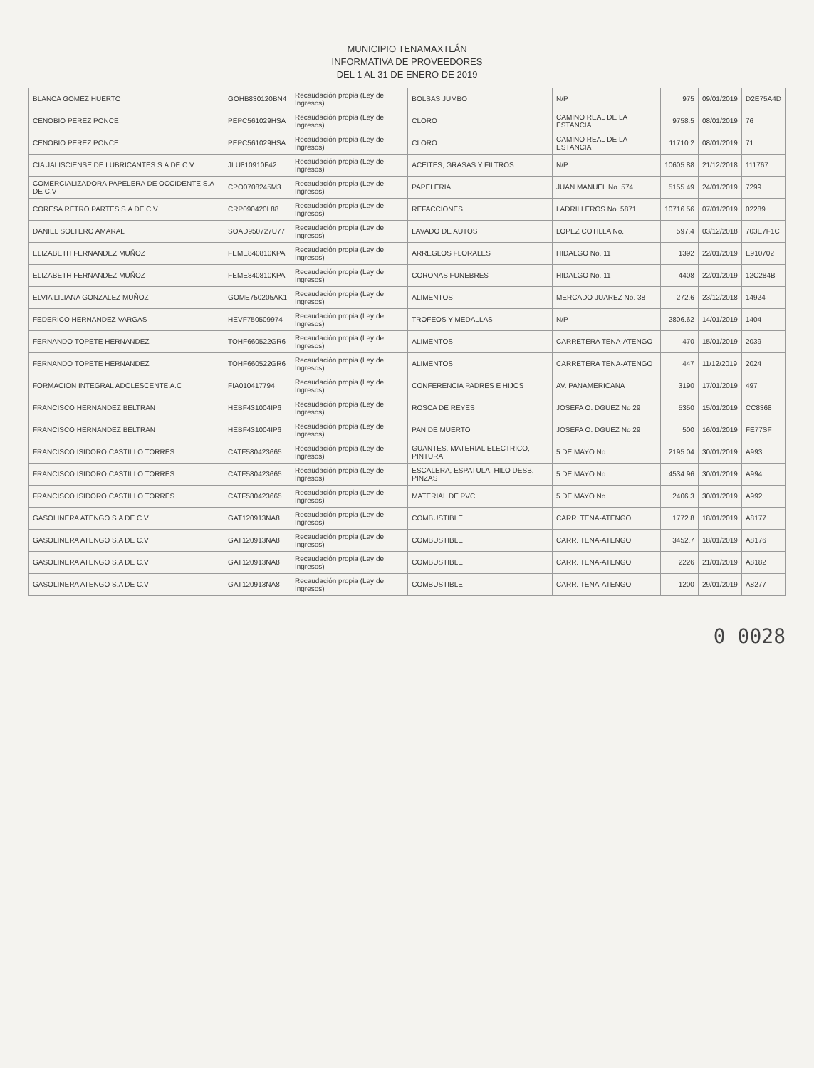MUNICIPIO TENAMAXTLÁN
INFORMATIVA DE PROVEEDORES
DEL 1 AL 31 DE ENERO DE 2019
| BLANCA GOMEZ HUERTO | GOHB830120BN4 | Recaudación propia (Ley de Ingresos) | BOLSAS JUMBO | N/P | 975 | 09/01/2019 | D2E75A4D |
| CENOBIO PEREZ PONCE | PEPC561029HSA | Recaudación propia (Ley de Ingresos) | CLORO | CAMINO REAL DE LA ESTANCIA | 9758.5 | 08/01/2019 | 76 |
| CENOBIO PEREZ PONCE | PEPC561029HSA | Recaudación propia (Ley de Ingresos) | CLORO | CAMINO REAL DE LA ESTANCIA | 11710.2 | 08/01/2019 | 71 |
| CIA JALISCIENSE DE LUBRICANTES S.A DE C.V | JLU810910F42 | Recaudación propia (Ley de Ingresos) | ACEITES, GRASAS Y FILTROS | N/P | 10605.88 | 21/12/2018 | 111767 |
| COMERCIALIZADORA PAPELERA DE OCCIDENTE S.A DE C.V | CPO0708245M3 | Recaudación propia (Ley de Ingresos) | PAPELERIA | JUAN MANUEL No. 574 | 5155.49 | 24/01/2019 | 7299 |
| CORESA RETRO PARTES S.A DE C.V | CRP090420L88 | Recaudación propia (Ley de Ingresos) | REFACCIONES | LADRILLEROS No. 5871 | 10716.56 | 07/01/2019 | 02289 |
| DANIEL SOLTERO AMARAL | SOAD950727U77 | Recaudación propia (Ley de Ingresos) | LAVADO DE AUTOS | LOPEZ COTILLA No. | 597.4 | 03/12/2018 | 703E7F1C |
| ELIZABETH FERNANDEZ MUÑOZ | FEME840810KPA | Recaudación propia (Ley de Ingresos) | ARREGLOS FLORALES | HIDALGO No. 11 | 1392 | 22/01/2019 | E910702 |
| ELIZABETH FERNANDEZ MUÑOZ | FEME840810KPA | Recaudación propia (Ley de Ingresos) | CORONAS FUNEBRES | HIDALGO No. 11 | 4408 | 22/01/2019 | 12C284B |
| ELVIA LILIANA GONZALEZ MUÑOZ | GOME750205AK1 | Recaudación propia (Ley de Ingresos) | ALIMENTOS | MERCADO JUAREZ No. 38 | 272.6 | 23/12/2018 | 14924 |
| FEDERICO HERNANDEZ VARGAS | HEVF750509974 | Recaudación propia (Ley de Ingresos) | TROFEOS Y MEDALLAS | N/P | 2806.62 | 14/01/2019 | 1404 |
| FERNANDO TOPETE HERNANDEZ | TOHF660522GR6 | Recaudación propia (Ley de Ingresos) | ALIMENTOS | CARRETERA TENA-ATENGO | 470 | 15/01/2019 | 2039 |
| FERNANDO TOPETE HERNANDEZ | TOHF660522GR6 | Recaudación propia (Ley de Ingresos) | ALIMENTOS | CARRETERA TENA-ATENGO | 447 | 11/12/2019 | 2024 |
| FORMACION INTEGRAL ADOLESCENTE A.C | FIA010417794 | Recaudación propia (Ley de Ingresos) | CONFERENCIA PADRES E HIJOS | AV. PANAMERICANA | 3190 | 17/01/2019 | 497 |
| FRANCISCO HERNANDEZ BELTRAN | HEBF431004IP6 | Recaudación propia (Ley de Ingresos) | ROSCA DE REYES | JOSEFA O. DGUEZ No 29 | 5350 | 15/01/2019 | CC8368 |
| FRANCISCO HERNANDEZ BELTRAN | HEBF431004IP6 | Recaudación propia (Ley de Ingresos) | PAN DE MUERTO | JOSEFA O. DGUEZ No 29 | 500 | 16/01/2019 | FE77SF |
| FRANCISCO ISIDORO CASTILLO TORRES | CATF580423665 | Recaudación propia (Ley de Ingresos) | GUANTES, MATERIAL ELECTRICO, PINTURA | 5 DE MAYO No. | 2195.04 | 30/01/2019 | A993 |
| FRANCISCO ISIDORO CASTILLO TORRES | CATF580423665 | Recaudación propia (Ley de Ingresos) | ESCALERA, ESPATULA, HILO DESB. PINZAS | 5 DE MAYO No. | 4534.96 | 30/01/2019 | A994 |
| FRANCISCO ISIDORO CASTILLO TORRES | CATF580423665 | Recaudación propia (Ley de Ingresos) | MATERIAL DE PVC | 5 DE MAYO No. | 2406.3 | 30/01/2019 | A992 |
| GASOLINERA ATENGO S.A DE C.V | GAT120913NA8 | Recaudación propia (Ley de Ingresos) | COMBUSTIBLE | CARR. TENA-ATENGO | 1772.8 | 18/01/2019 | A8177 |
| GASOLINERA ATENGO S.A DE C.V | GAT120913NA8 | Recaudación propia (Ley de Ingresos) | COMBUSTIBLE | CARR. TENA-ATENGO | 3452.7 | 18/01/2019 | A8176 |
| GASOLINERA ATENGO S.A DE C.V | GAT120913NA8 | Recaudación propia (Ley de Ingresos) | COMBUSTIBLE | CARR. TENA-ATENGO | 2226 | 21/01/2019 | A8182 |
| GASOLINERA ATENGO S.A DE C.V | GAT120913NA8 | Recaudación propia (Ley de Ingresos) | COMBUSTIBLE | CARR. TENA-ATENGO | 1200 | 29/01/2019 | A8277 |
0 0028